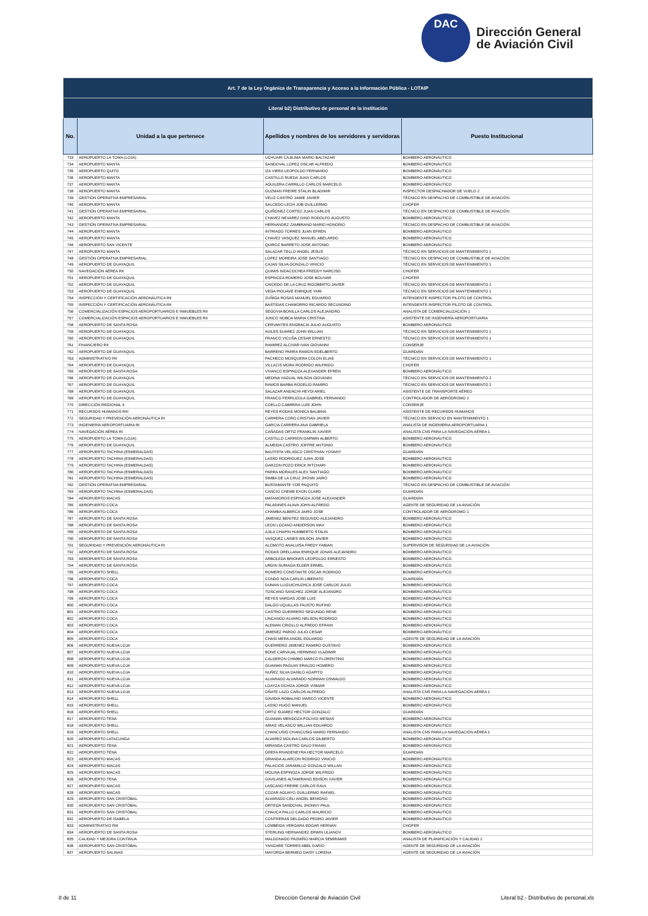DAC
Dirección General
de Aviación Civil
| Art. 7 de la Ley Orgánica de Transparencia y Acceso a la Información Pública - LOTAIP | | | |
| --- | --- | --- | --- |
| Literal b2) Distributivo de personal de la institución | | | |
| No. | Unidad a la que pertenece | Apellidos y nombres de los servidores y servidoras | Puesto Institucional |
| 733 | AEROPUERTO LA TOMA (LOJA) | UCHUARI CAJILIMA MARIO BALTAZAR | BOMBERO AERONÁUTICO |
| 734 | AEROPUERTO MANTA | SANDOVAL LOPEZ OSCAR ALFREDO | BOMBERO AERONÁUTICO |
| 735 | AEROPUERTO QUITO | IZA VIERA LEOPOLDO FERNANDO | BOMBERO AERONÁUTICO |
| 736 | AEROPUERTO MANTA | CASTILLO RUEDA JUAN CARLOS | BOMBERO AERONÁUTICO |
| 737 | AEROPUERTO MANTA | AGUILERA CARRILLO CARLOS MARCELO | BOMBERO AERONÁUTICO |
| 738 | AEROPUERTO MANTA | GUZMAN FREIRE STALIN BLADIMIR | INSPECTOR DESPACHADOR DE VUELO 2 |
| 739 | GESTIÓN OPERATIVA EMPRESARIAL | VELIZ CASTRO JAIME JAVIER | TÉCNICO EN DESPACHO DE COMBUSTIBLE DE AVIACIÓN |
| 740 | AEROPUERTO MANTA | SALCEDO LEON JOB GUILLERMO | CHOFER |
| 741 | GESTIÓN OPERATIVA EMPRESARIAL | QUIÑONEZ CORTEZ JUAN CARLOS | TÉCNICO EN DESPACHO DE COMBUSTIBLE DE AVIACIÓN |
| 742 | AEROPUERTO MANTA | CHAVEZ NEVAREZ DINO RODOLFO AUGUSTO | BOMBERO AERONÁUTICO |
| 743 | GESTIÓN OPERATIVA EMPRESARIAL | HERNANDEZ ZAMBRANO MARIO HONORIO | TÉCNICO EN DESPACHO DE COMBUSTIBLE DE AVIACIÓN |
| 744 | AEROPUERTO MANTA | INTRIAGO TORRES JUAN EFREN | BOMBERO AERONÁUTICO |
| 745 | AEROPUERTO MANTA | CHAVEZ VASQUEZ MANUEL ABELARDO | BOMBERO AERONÁUTICO |
| 746 | AEROPUERTO SAN VICENTE | QUIROZ BARRETO JOSE ANTONIO | BOMBERO AERONÁUTICO |
| 747 | AEROPUERTO MANTA | SALAZAR TELLO ANGEL JESUS | TÉCNICO EN SERVICIOS DE MANTENIMIENTO 1 |
| 748 | GESTIÓN OPERATIVA EMPRESARIAL | LOPEZ MOREIRA JOSE SANTIAGO | TÉCNICO EN DESPACHO DE COMBUSTIBLE DE AVIACIÓN |
| 749 | AEROPUERTO DE GUAYAQUIL | CAJAS SILVA GONZALO VINICIO | TÉCNICO EN SERVICIOS DE MANTENIMIENTO 1 |
| 750 | NAVEGACIÓN AÉREA RII | QUIMIS INDACOCHEA FREDDY NARCISO | CHOFER |
| 751 | AEROPUERTO DE GUAYAQUIL | ESPINOZA ROMERO JOSE BOLIVAR | CHOFER |
| 752 | AEROPUERTO DE GUAYAQUIL | CAICEDO DE LA CRUZ RIGOBERTO JAVIER | TÉCNICO EN SERVICIOS DE MANTENIMIENTO 2 |
| 753 | AEROPUERTO DE GUAYAQUIL | VEGA PIGUAVE ENRIQUE YARI | TÉCNICO EN SERVICIOS DE MANTENIMIENTO 1 |
| 754 | INSPECCIÓN Y CERTIFICACIÓN AERONÁUTICA RII | ZUÑIGA ROSAS MANUEL EDUARDO | INTENDENTE INSPECTOR PILOTO DE CONTROL |
| 755 | INSPECCIÓN Y CERTIFICACIÓN AERONÁUTICA RII | BASTIDAS CHAMORRO RICARDO SECUNDINO | INTENDENTE INSPECTOR PILOTO DE CONTROL |
| 756 | COMERCIALIZACIÓN ESPACIOS AEROPORTUARIOS E INMUEBLES RII | SEGOVIA BONILLA CARLOS ALEJANDRO | ANALISTA DE COMERCIALIZACIÓN 1 |
| 757 | COMERCIALIZACIÓN ESPACIOS AEROPORTUARIOS E INMUEBLES RII | JUNCO NOBOA MARIA CRISTINA | ASISTENTE DE INGENIERÍA AEROPORTUARIA |
| 758 | AEROPUERTO DE SANTA ROSA | CERVANTES ENGRACIA JULIO AUGUSTO | BOMBERO AERONÁUTICO |
| 759 | AEROPUERTO DE GUAYAQUIL | AVILES SUAREZ JOHN WILLIAN | TÉCNICO EN SERVICIOS DE MANTENIMIENTO 1 |
| 760 | AEROPUERTO DE GUAYAQUIL | FRANCO VICUÑA CESAR ERNESTO | TÉCNICO EN SERVICIOS DE MANTENIMIENTO 1 |
| 761 | FINANCIERO RII | RAMIREZ ALCIVAR IVAN GIOVANNI | CONSERJE |
| 762 | AEROPUERTO DE GUAYAQUIL | BARRENO PARRA RAMON EDELBERTO | GUARDIÁN |
| 763 | ADMINISTRATIVO RII | PACHECO MOSQUERA COLON ELIAS | TÉCNICO EN SERVICIOS DE MANTENIMIENTO 1 |
| 764 | AEROPUERTO DE GUAYAQUIL | VILLACIS MORA RODRIGO WILFRIDO | CHOFER |
| 765 | AEROPUERTO DE SANTA ROSA | VIVANCO ESPINOZA ALEXANDER EFREN | BOMBERO AERONÁUTICO |
| 766 | AEROPUERTO DE GUAYAQUIL | MEDINA YAGUAL WILSON GIOVANNI | TÉCNICO EN SERVICIOS DE MANTENIMIENTO 2 |
| 767 | AEROPUERTO DE GUAYAQUIL | RAMOS BARBA ROGELIO RAMIRO | TÉCNICO EN SERVICIOS DE MANTENIMIENTO 2 |
| 768 | AEROPUERTO DE GUAYAQUIL | SALAZAR ANDACHI HEYDI ARIEL | ASISTENTE DE TRANSPORTE AÉREO |
| 769 | AEROPUERTO DE GUAYAQUIL | FRANCO FERRUZOLA GABRIEL FERNANDO | CONTROLADOR DE AERÓDROMO 1 |
| 770 | DIRECCIÓN REGIONAL II | COELLO CABRERA LUIS JOHN | CONSERJE |
| 771 | RECURSOS HUMANOS RIII | REYES RODAS MONICA BALBINA | ASISTENTE DE RECURSOS HUMANOS |
| 772 | SEGURIDAD Y PREVENCIÓN AERONÁUTICA RI | CARRERA CORO CRISTIAN JAVIER | TÉCNICO EN SERVICIO EN MANTENIMIENTO 1 |
| 773 | INGENIERÍA AEROPORTUARIA RI | GARCIA CARRERA ANA GABRIELA | ANALISTA DE INGENIERIA AEROPORTUARIA 1 |
| 774 | NAVEGACIÓN AÉREA RI | CAÑADAS ORTIZ FRANKLIN XAVIER | ANALISTA CNS PARA LA NAVEGACIÓN AÉREA 1 |
| 775 | AEROPUERTO LA TOMA (LOJA) | CASTILLO CARRION DARWIN ALBERTO | BOMBERO AERONÁUTICO |
| 776 | AEROPUERTO DE GUAYAQUIL | ALMEIDA CASTRO JOFFRE ANTONIO | BOMBERO AERONÁUTICO |
| 777 | AEROPUERTO TACHINA (ESMERALDAS) | BAUTISTA VELASCO CRISTHIAN YOVANY | GUARDIÁN |
| 778 | AEROPUERTO TACHINA (ESMERALDAS) | LASSO RODRIGUEZ JUAN JOSE | BOMBERO AERONÁUTICO |
| 779 | AEROPUERTO TACHINA (ESMERALDAS) | GARZON POZO ERICK RITCHARI | BOMBERO AERONÁUTICO |
| 780 | AEROPUERTO TACHINA (ESMERALDAS) | PARRA MORALES ALEX SANTIAGO | BOMBERO AERONÁUTICO |
| 781 | AEROPUERTO TACHINA (ESMERALDAS) | SIMBA DE LA CRUZ JHONN JAIRO | BOMBERO AERONÁUTICO |
| 782 | GESTIÓN OPERATIVA EMPRESARIAL | BUSTAMANTE YOR PAQUITO | TÉCNICO EN DESPACHO DE COMBUSTIBLE DE AVIACIÓN |
| 783 | AEROPUERTO TACHINA (ESMERALDAS) | CANCIO CHEME EXON CLARD | GUARDIÁN |
| 784 | AEROPUERTO MACAS | MATAMOROS ESPINOZA JOSE ALEXANDER | GUARDIÁN |
| 785 | AEROPUERTO COCA | PALADINES ALAVA JOHN ALFREDO | AGENTE DE SEGURIDAD DE LA AVIACIÓN |
| 786 | AEROPUERTO COCA | CHAMBA ALBERCA JAIRO JOSE | CONTROLADOR DE AERÓDROMO 1 |
| 787 | AEROPUERTO DE SANTA ROSA | JIMENEZ BENITEZ SEGUNDO ALEJANDRO | BOMBERO AERONÁUTICO |
| 788 | AEROPUERTO DE SANTA ROSA | LEON LOZANO ANDERSON MAX | BOMBERO AERONÁUTICO |
| 789 | AEROPUERTO DE SANTA ROSA | AJILA CHAPIN HUMBERTO STALIN | BOMBERO AERONÁUTICO |
| 790 | AEROPUERTO DE SANTA ROSA | VASQUEZ LAINES WILSON JAVIER | BOMBERO AERONÁUTICO |
| 791 | SEGURIDAD Y PREVENCIÓN AERONÁUTICA RI | ALOMOTO ANALUISA FREDY FABIAN | SUPERVISOR DE SEGURIDAD DE LA AVIACIÓN |
| 792 | AEROPUERTO DE SANTA ROSA | RODAS ORELLANA ENRIQUE JONAS ALEJANDRO | BOMBERO AERONÁUTICO |
| 793 | AEROPUERTO DE SANTA ROSA | ARBOLEDA BRIONES LEOPOLDO ERNESTO | BOMBERO AERONÁUTICO |
| 794 | AEROPUERTO DE SANTA ROSA | URDIN SURIAGA ELDER ERMEL | BOMBERO AERONÁUTICO |
| 795 | AEROPUERTO SHELL | ROMERO CONSTANTE OSCAR RODRIGO | BOMBERO AERONÁUTICO |
| 796 | AEROPUERTO COCA | CONDO NOA CARLIN LIBERATO | GUARDIÁN |
| 797 | AEROPUERTO COCA | DUMAN LLIGUICHUZHCA JOSE CARLOS JULIO | BOMBERO AERONÁUTICO |
| 798 | AEROPUERTO COCA | TOSCANO SANCHEZ JORGE ALEJANDRO | BOMBERO AERONÁUTICO |
| 799 | AEROPUERTO COCA | REYES VARGAS JOSE LUIS | BOMBERO AERONÁUTICO |
| 800 | AEROPUERTO COCA | DALGO UQUILLAS FAUSTO RUFINO | BOMBERO AERONÁUTICO |
| 801 | AEROPUERTO COCA | CASTRO GUERRERO SEGUNDO RENE | BOMBERO AERONÁUTICO |
| 802 | AEROPUERTO COCA | LINCANGO ALVARO NELSON RODRIGO | BOMBERO AERONÁUTICO |
| 803 | AEROPUERTO COCA | ALEMAN CRIOLLO ALFREDO EFRAIN | BOMBERO AERONÁUTICO |
| 804 | AEROPUERTO COCA | JIMENEZ PARDO JULIO CESAR | BOMBERO AERONÁUTICO |
| 805 | AEROPUERTO COCA | CHASI MERA ANGEL EDUARDO | AGENTE DE SEGURIDAD DE LA AVIACIÓN |
| 806 | AEROPUERTO NUEVA LOJA | GUERRERO JIMENEZ RAMIRO GUSTAVO | BOMBERO AERONÁUTICO |
| 807 | AEROPUERTO NUEVA LOJA | BONE CARVAJAL HERMINIO VLADIMIR | BOMBERO AERONÁUTICO |
| 808 | AEROPUERTO NUEVA LOJA | CALDERON CHIMBO MARCO FLORENTINO | BOMBERO AERONÁUTICO |
| 809 | AEROPUERTO NUEVA LOJA | GUAMAN PAGUAY ERALDO HOMERO | BOMBERO AERONÁUTICO |
| 810 | AEROPUERTO NUEVA LOJA | NUÑEZ SILVA DANILO AGAPITO | BOMBERO AERONÁUTICO |
| 811 | AEROPUERTO NUEVA LOJA | ALVARADO ALVARADO NORMAN OSWALDO | BOMBERO AERONÁUTICO |
| 812 | AEROPUERTO NUEVA LOJA | LOAYZA OCHOA JORGE VISMAR | BOMBERO AERONÁUTICO |
| 813 | AEROPUERTO NUEVA LOJA | OÑATE LAZO CARLOS ALFREDO | ANALISTA CNS PARA LA NAVEGACIÓN AÉREA 1 |
| 814 | AEROPUERTO SHELL | GAVIDIA ROBALINO MARCO VICENTE | BOMBERO AERONÁUTICO |
| 815 | AEROPUERTO SHELL | LASSO HUGO MANUEL | BOMBERO AERONÁUTICO |
| 816 | AEROPUERTO SHELL | ORTIZ SUAREZ HECTOR GONZALO | GUARDIÁN |
| 817 | AEROPUERTO TENA | GUAMAN MENDOZA POLIVIO MESIAS | BOMBERO AERONÁUTICO |
| 818 | AEROPUERTO SHELL | ARIAS VELASCO WILLIAN EDUARDO | BOMBERO AERONÁUTICO |
| 819 | AEROPUERTO SHELL | CHANCUSIG CHANCUSIG MARIO FERNANDO | ANALISTA CNS PARA LA NAVEGACIÓN AÉREA 1 |
| 820 | AEROPUERTO LATACUNGA | ALVAREZ MOLINA CARLOS GILBERTO | BOMBERO AERONÁUTICO |
| 821 | AEROPUERTO TENA | MIRANDA CASTRO GALO FAVIAN | BOMBERO AERONÁUTICO |
| 822 | AEROPUERTO TENA | GREFA RIVADENEYRA HECTOR MARCELO | GUARDIÁN |
| 823 | AEROPUERTO MACAS | GRANDA ALARCON RODRIGO VINICIO | BOMBERO AERONÁUTICO |
| 824 | AEROPUERTO MACAS | PALACIOS JARAMILLO GONZALO WILLAN | BOMBERO AERONÁUTICO |
| 825 | AEROPUERTO MACAS | MOLINA ESPINOZA JORGE WILFRIDO | BOMBERO AERONÁUTICO |
| 826 | AEROPUERTO TENA | GAVILANES ALTAMIRANO EDISON XAVIER | BOMBERO AERONÁUTICO |
| 827 | AEROPUERTO MACAS | LASCANO FREIRE CARLOS RAUL | BOMBERO AERONÁUTICO |
| 828 | AEROPUERTO MACAS | COZAR AGUAYO GUILLERMO RAFAEL | BOMBERO AERONÁUTICO |
| 829 | AEROPUERTO SAN CRISTÓBAL | ALVARADO CELI ANGEL BENIGNO | BOMBERO AERONÁUTICO |
| 830 | AEROPUERTO SAN CRISTÓBAL | ORTEGA SANDOVAL JHONNY PAUL | BOMBERO AERONÁUTICO |
| 831 | AEROPUERTO SAN CRISTÓBAL | CHAUCA PALLO CARLOS MAURICIO | BOMBERO AERONÁUTICO |
| 832 | AEROPUERTO DE ISABELA | CONTRERAS DELGADO PEDRO JAVIER | BOMBERO AERONÁUTICO |
| 833 | ADMINISTRATIVO RIII | LOMBEIDA VERGARA EDGAR HERNAN | CHOFER |
| 834 | AEROPUERTO DE SANTA ROSA | STERLING HERNANDEZ ERWIN ULIANOV | BOMBERO AERONÁUTICO |
| 835 | CALIDAD Y MEJORA CONTINUA | MALDONADO PAZMIÑO MARCIA SEMIRAMIS | ANALISTA DE PLANIFICACIÓN Y CALIDAD 2 |
| 836 | AEROPUERTO SAN CRISTÓBAL | YANGARE TORRES ABEL DARIO | AGENTE DE SEGURIDAD DE LA AVIACIÓN |
| 837 | AEROPUERTO SALINAS | MAYORGA BERMEO DAISY LORENA | AGENTE DE SEGURIDAD DE LA AVIACIÓN |
8 de 11 Dirección General de Aviación Civil Literal b2.- Distributivo de personal.xls